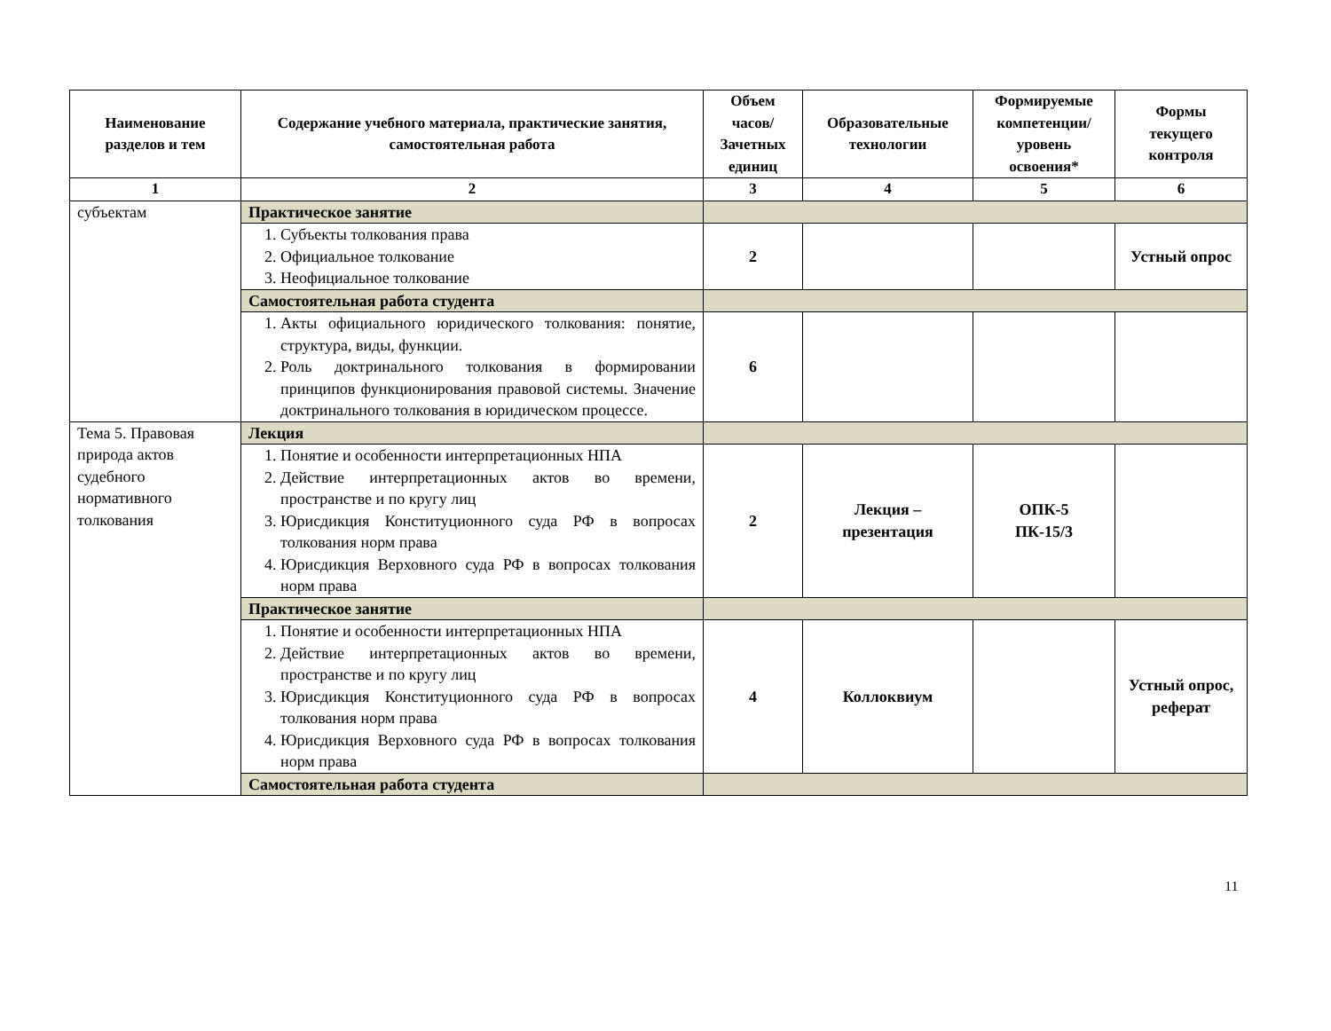| Наименование разделов и тем | Содержание учебного материала, практические занятия, самостоятельная работа | Объем часов/ Зачетных единиц | Образовательные технологии | Формируемые компетенции/ уровень освоения* | Формы текущего контроля |
| --- | --- | --- | --- | --- | --- |
| 1 | 2 | 3 | 4 | 5 | 6 |
| субъектам | Практическое занятие | | | | |
| | 1. Субъекты толкования права 2. Официальное толкование 3. Неофициальное толкование | 2 | | | Устный опрос |
| | Самостоятельная работа студента | | | | |
| | 1. Акты официального юридического толкования: понятие, структура, виды, функции. 2. Роль доктринального толкования в формировании принципов функционирования правовой системы. Значение доктринального толкования в юридическом процессе. | 6 | | | |
| Тема 5. Правовая природа актов судебного нормативного толкования | Лекция | | | | |
| | 1. Понятие и особенности интерпретационных НПА 2. Действие интерпретационных актов во времени, пространстве и по кругу лиц 3. Юрисдикция Конституционного суда РФ в вопросах толкования норм права 4. Юрисдикция Верховного суда РФ в вопросах толкования норм права | 2 | Лекция – презентация | ОПК-5 ПК-15/3 | |
| | Практическое занятие | | | | |
| | 1. Понятие и особенности интерпретационных НПА 2. Действие интерпретационных актов во времени, пространстве и по кругу лиц 3. Юрисдикция Конституционного суда РФ в вопросах толкования норм права 4. Юрисдикция Верховного суда РФ в вопросах толкования норм права | 4 | Коллоквиум | | Устный опрос, реферат |
| | Самостоятельная работа студента | | | | |
11